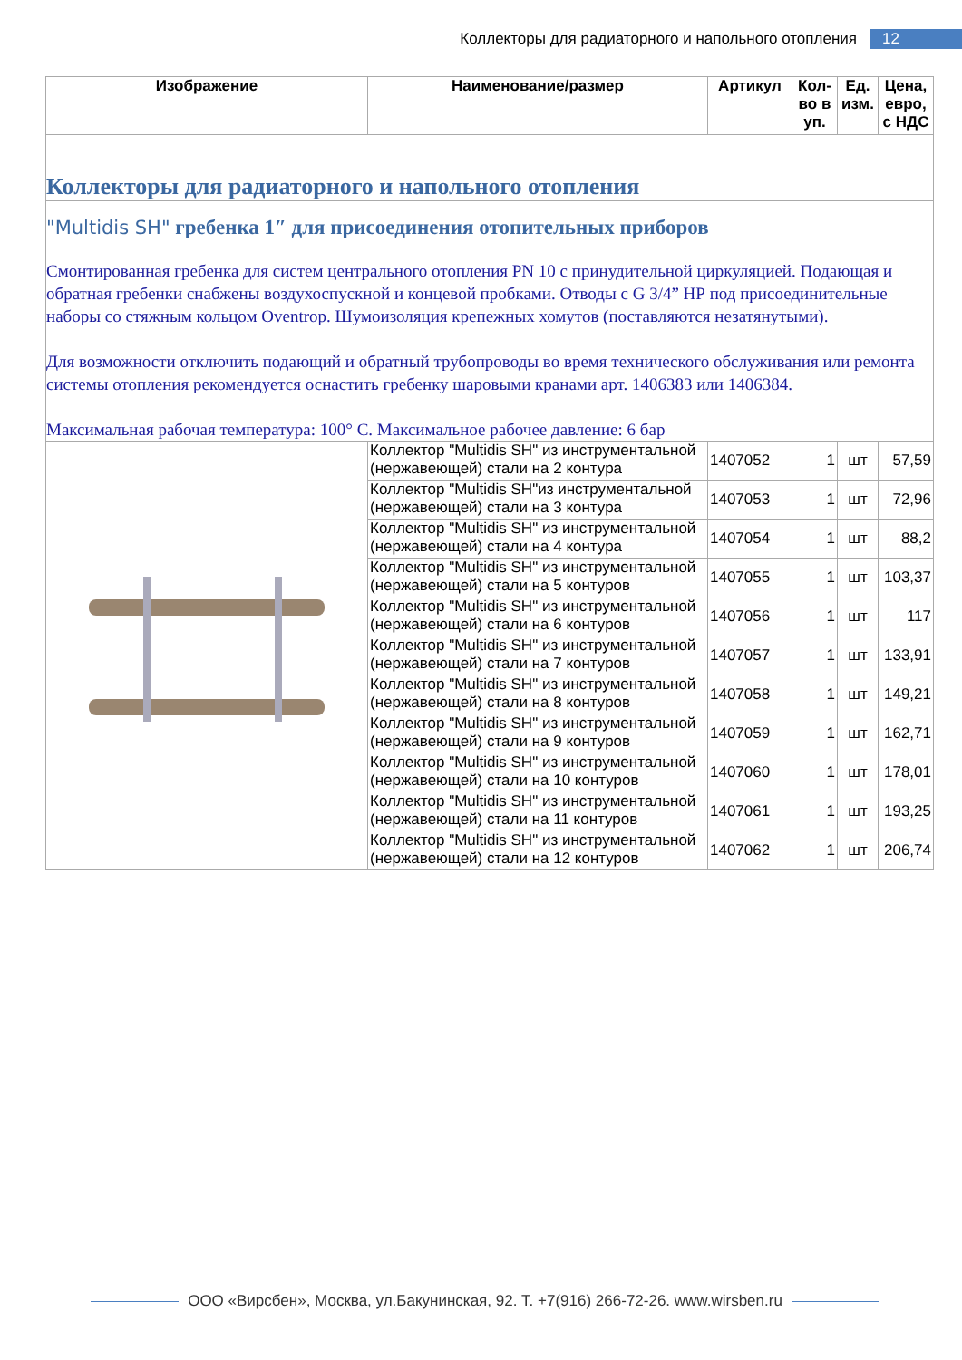Коллекторы для радиаторного и напольного отопления 12
| Изображение | Наименование/размер | Артикул | Кол-во в уп. | Ед. изм. | Цена, евро, с НДС |
| --- | --- | --- | --- | --- | --- |
| Коллекторы для радиаторного и напольного отопления | | | | | |
| "Multidis SH" гребенка 1″ для присоединения отопительных приборов Смонтированная гребенка для систем центрального отопления PN 10 с принудительной циркуляцией. Подающая и обратная гребенки снабжены воздухоспускной и концевой пробками. Отводы с G 3/4” НР под присоединительные наборы со стяжным кольцом Oventrop. Шумоизоляция крепежных хомутов (поставляются незатянутыми). Для возможности отключить подающий и обратный трубопроводы во время технического обслуживания или ремонта системы отопления рекомендуется оснастить гребенку шаровыми кранами арт. 1406383 или 1406384. Максимальная рабочая температура: 100° С. Максимальное рабочее давление: 6 бар | | | | | |
| | Коллектор "Multidis SH" из инструментальной (нержавеющей) стали на 2 контура | 1407052 | 1 | шт | 57,59 |
| | Коллектор "Multidis SH"из инструментальной (нержавеющей) стали на 3 контура | 1407053 | 1 | шт | 72,96 |
| | Коллектор "Multidis SH" из инструментальной (нержавеющей) стали на 4 контура | 1407054 | 1 | шт | 88,2 |
| | Коллектор "Multidis SH" из инструментальной (нержавеющей) стали на 5 контуров | 1407055 | 1 | шт | 103,37 |
| | Коллектор "Multidis SH" из инструментальной (нержавеющей) стали на 6 контуров | 1407056 | 1 | шт | 117 |
| | Коллектор "Multidis SH" из инструментальной (нержавеющей) стали на 7 контуров | 1407057 | 1 | шт | 133,91 |
| | Коллектор "Multidis SH" из инструментальной (нержавеющей) стали на 8 контуров | 1407058 | 1 | шт | 149,21 |
| | Коллектор "Multidis SH" из инструментальной (нержавеющей) стали на 9 контуров | 1407059 | 1 | шт | 162,71 |
| | Коллектор "Multidis SH" из инструментальной (нержавеющей) стали на 10 контуров | 1407060 | 1 | шт | 178,01 |
| | Коллектор "Multidis SH" из инструментальной (нержавеющей) стали на 11 контуров | 1407061 | 1 | шт | 193,25 |
| | Коллектор "Multidis SH" из инструментальной (нержавеющей) стали на 12 контуров | 1407062 | 1 | шт | 206,74 |
ООО «Вирсбен», Москва, ул.Бакунинская, 92. Т. +7(916) 266-72-26. www.wirsben.ru